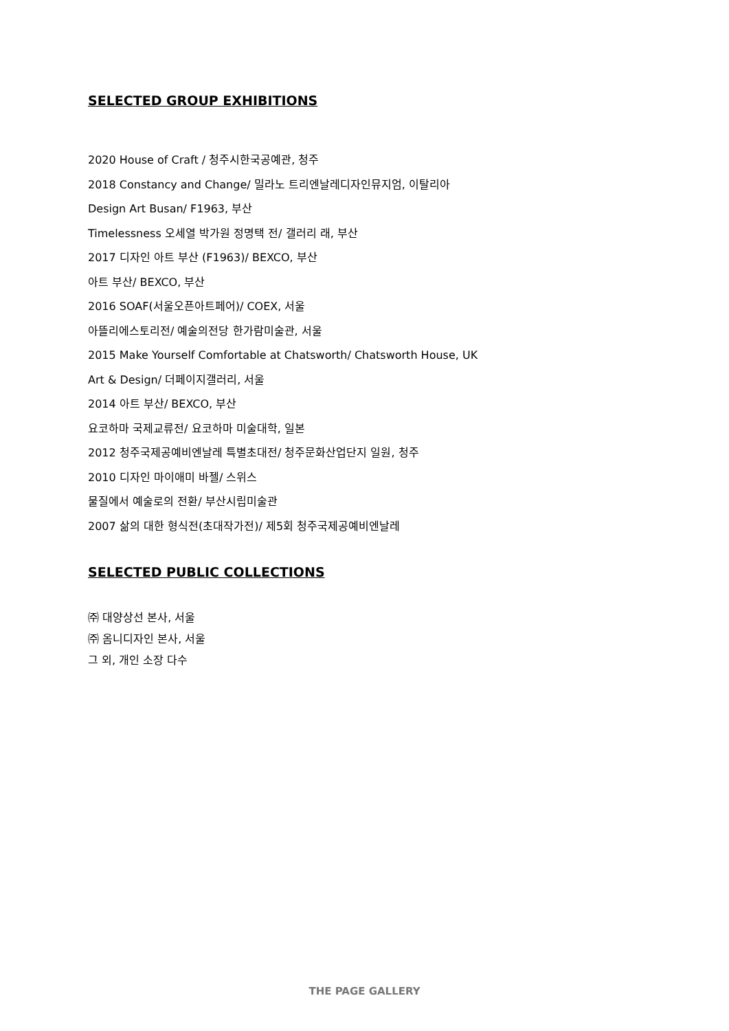SELECTED GROUP EXHIBITIONS
2020 House of Craft / 청주시한국공예관, 청주
2018 Constancy and Change/ 밀라노 트리엔날레디자인뮤지엄, 이탈리아
Design Art Busan/ F1963, 부산
Timelessness 오세열 박가원 정명택 전/ 갤러리 래, 부산
2017 디자인 아트 부산 (F1963)/ BEXCO, 부산
아트 부산/ BEXCO, 부산
2016 SOAF(서울오픈아트페어)/ COEX, 서울
아뜰리에스토리전/ 예술의전당 한가람미술관, 서울
2015 Make Yourself Comfortable at Chatsworth/ Chatsworth House, UK
Art & Design/ 더페이지갤러리, 서울
2014 아트 부산/ BEXCO, 부산
요코하마 국제교류전/ 요코하마 미술대학, 일본
2012 청주국제공예비엔날레 특별초대전/ 청주문화산업단지 일원, 청주
2010 디자인 마이애미 바젤/ 스위스
물질에서 예술로의 전환/ 부산시립미술관
2007 삶의 대한 형식전(초대작가전)/ 제5회 청주국제공예비엔날레
SELECTED PUBLIC COLLECTIONS
㈜ 대양상선 본사, 서울
㈜ 옴니디자인 본사, 서울
그 외, 개인 소장 다수
THE PAGE GALLERY